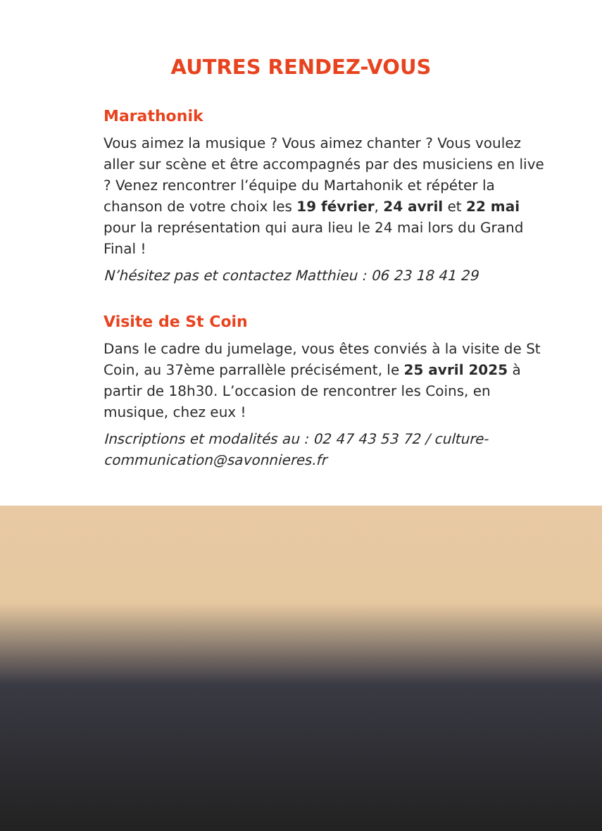AUTRES RENDEZ-VOUS
Marathonik
Vous aimez la musique ? Vous aimez chanter ? Vous voulez aller sur scène et être accompagnés par des musiciens en live ? Venez rencontrer l’équipe du Martahonik et répéter la chanson de votre choix les 19 février, 24 avril et 22 mai pour la représentation qui aura lieu le 24 mai lors du Grand Final !
N’hésitez pas et contactez Matthieu : 06 23 18 41 29
Visite de St Coin
Dans le cadre du jumelage, vous êtes conviés à la visite de St Coin, au 37ème parrallèle précisément, le 25 avril 2025 à partir de 18h30. L’occasion de rencontrer les Coins, en musique, chez eux !
Inscriptions et modalités au : 02 47 43 53 72 / culture-communication@savonnieres.fr